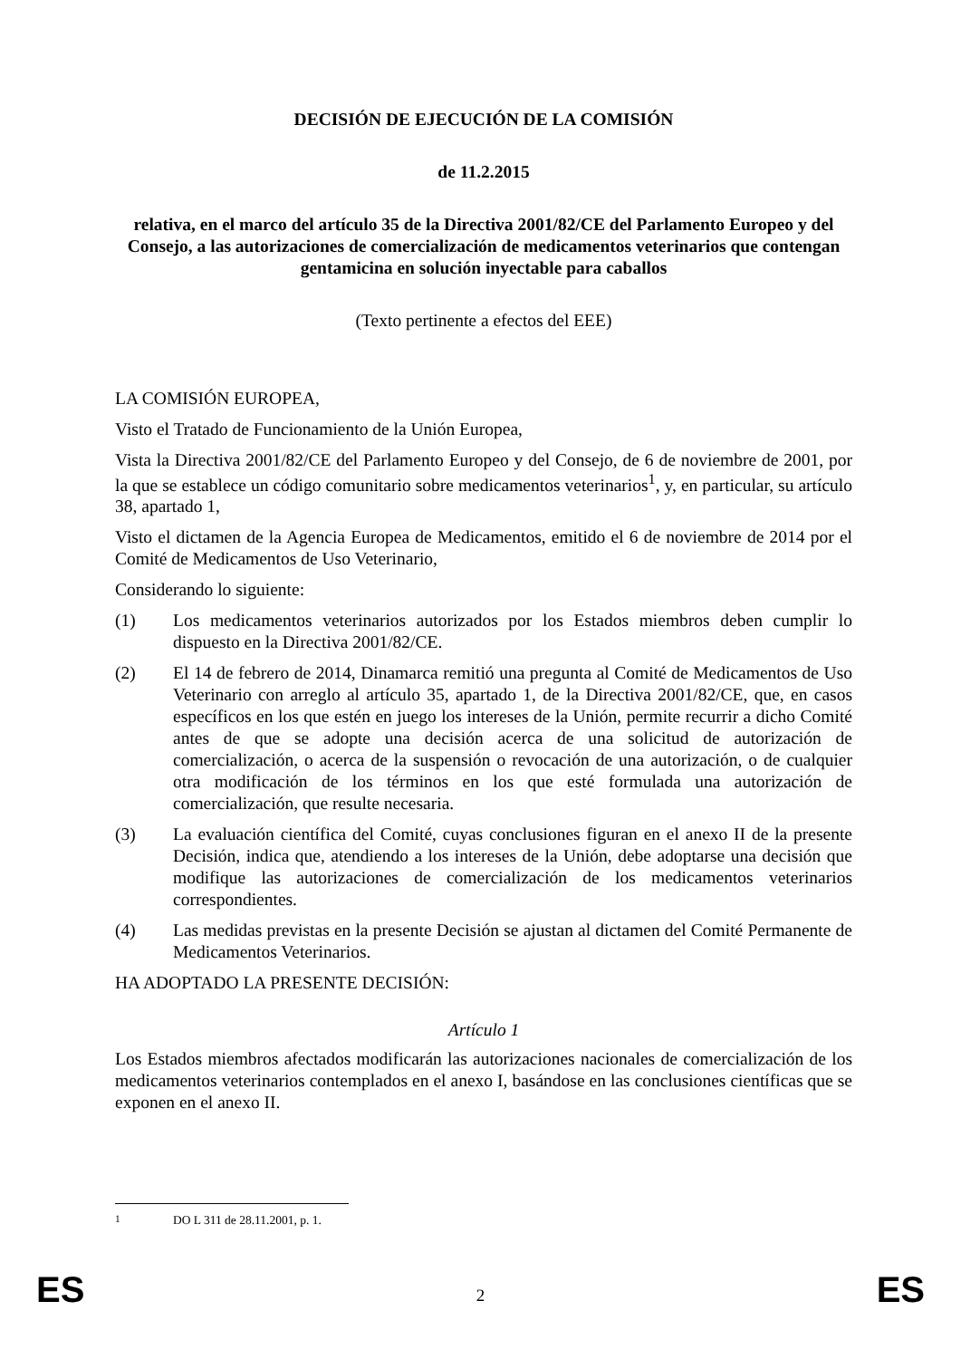DECISIÓN DE EJECUCIÓN DE LA COMISIÓN
de 11.2.2015
relativa, en el marco del artículo 35 de la Directiva 2001/82/CE del Parlamento Europeo y del Consejo, a las autorizaciones de comercialización de medicamentos veterinarios que contengan gentamicina en solución inyectable para caballos
(Texto pertinente a efectos del EEE)
LA COMISIÓN EUROPEA,
Visto el Tratado de Funcionamiento de la Unión Europea,
Vista la Directiva 2001/82/CE del Parlamento Europeo y del Consejo, de 6 de noviembre de 2001, por la que se establece un código comunitario sobre medicamentos veterinarios<sup>1</sup>, y, en particular, su artículo 38, apartado 1,
Visto el dictamen de la Agencia Europea de Medicamentos, emitido el 6 de noviembre de 2014 por el Comité de Medicamentos de Uso Veterinario,
Considerando lo siguiente:
(1) Los medicamentos veterinarios autorizados por los Estados miembros deben cumplir lo dispuesto en la Directiva 2001/82/CE.
(2) El 14 de febrero de 2014, Dinamarca remitió una pregunta al Comité de Medicamentos de Uso Veterinario con arreglo al artículo 35, apartado 1, de la Directiva 2001/82/CE, que, en casos específicos en los que estén en juego los intereses de la Unión, permite recurrir a dicho Comité antes de que se adopte una decisión acerca de una solicitud de autorización de comercialización, o acerca de la suspensión o revocación de una autorización, o de cualquier otra modificación de los términos en los que esté formulada una autorización de comercialización, que resulte necesaria.
(3) La evaluación científica del Comité, cuyas conclusiones figuran en el anexo II de la presente Decisión, indica que, atendiendo a los intereses de la Unión, debe adoptarse una decisión que modifique las autorizaciones de comercialización de los medicamentos veterinarios correspondientes.
(4) Las medidas previstas en la presente Decisión se ajustan al dictamen del Comité Permanente de Medicamentos Veterinarios.
HA ADOPTADO LA PRESENTE DECISIÓN:
Artículo 1
Los Estados miembros afectados modificarán las autorizaciones nacionales de comercialización de los medicamentos veterinarios contemplados en el anexo I, basándose en las conclusiones científicas que se exponen en el anexo II.
<sup>1</sup> DO L 311 de 28.11.2001, p. 1.
ES 2 ES